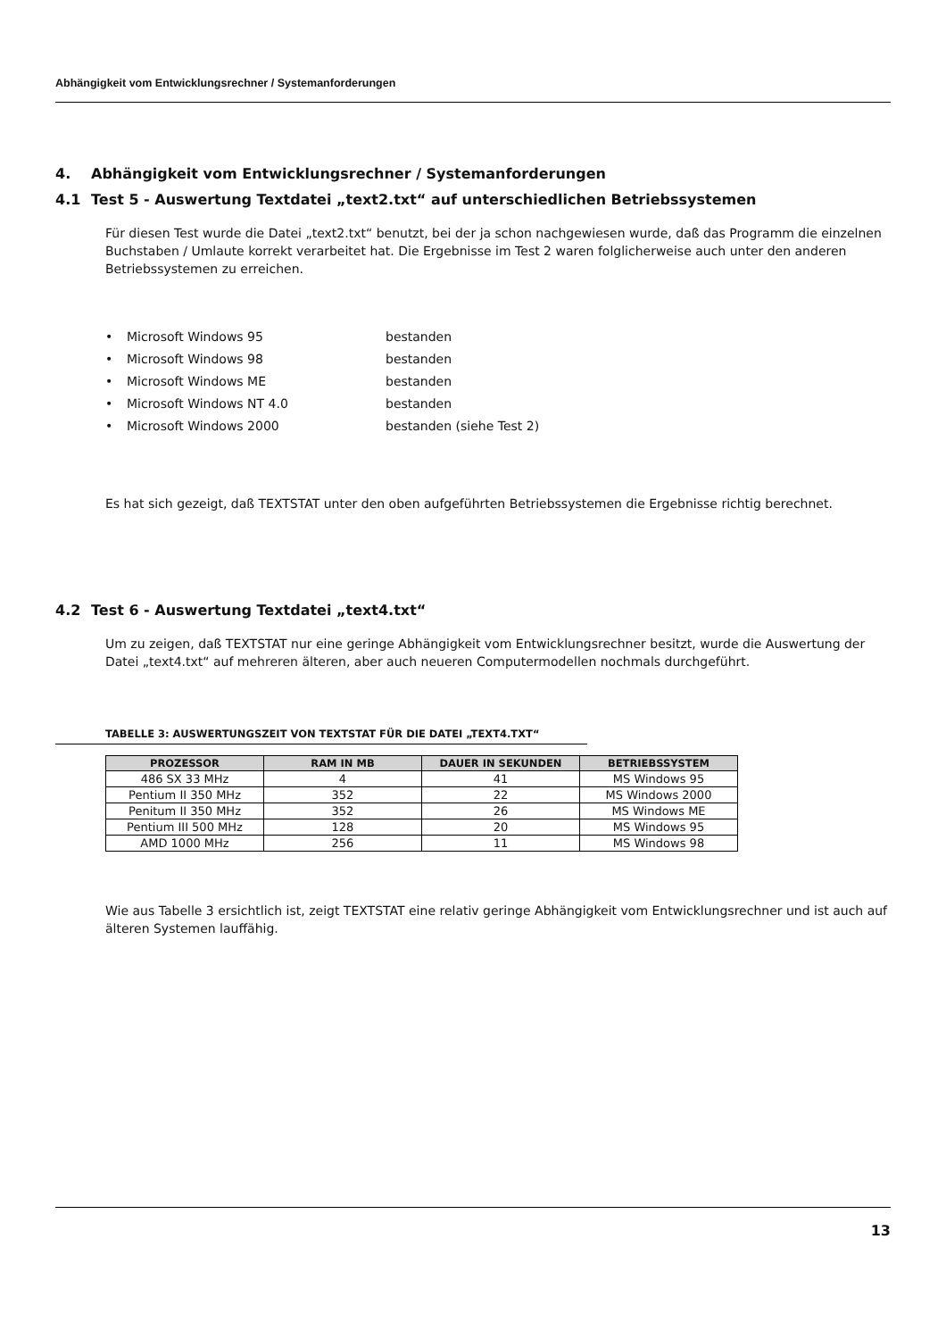Abhängigkeit vom Entwicklungsrechner / Systemanforderungen
4. Abhängigkeit vom Entwicklungsrechner / Systemanforderungen
4.1 Test 5 - Auswertung Textdatei „text2.txt“ auf unterschiedlichen Betriebssystemen
Für diesen Test wurde die Datei „text2.txt“ benutzt, bei der ja schon nachgewiesen wurde, daß das Programm die einzelnen Buchstaben / Umlaute korrekt verarbeitet hat. Die Ergebnisse im Test 2 waren folglicherweise auch unter den anderen Betriebssystemen zu erreichen.
• Microsoft Windows 95 bestanden
• Microsoft Windows 98 bestanden
• Microsoft Windows ME bestanden
• Microsoft Windows NT 4.0 bestanden
• Microsoft Windows 2000 bestanden (siehe Test 2)
Es hat sich gezeigt, daß TEXTSTAT unter den oben aufgeführten Betriebssystemen die Ergebnisse richtig berechnet.
4.2 Test 6 - Auswertung Textdatei „text4.txt“
Um zu zeigen, daß TEXTSTAT nur eine geringe Abhängigkeit vom Entwicklungsrechner besitzt, wurde die Auswertung der Datei „text4.txt“ auf mehreren älteren, aber auch neueren Computermodellen nochmals durchgeführt.
TABELLE 3: AUSWERTUNGSZEIT VON TEXTSTAT FÜR DIE DATEI „TEXT4.TXT“
| PROZESSOR | RAM IN MB | DAUER IN SEKUNDEN | BETRIEBSSYSTEM |
| --- | --- | --- | --- |
| 486 SX 33 MHz | 4 | 41 | MS Windows 95 |
| Pentium II 350 MHz | 352 | 22 | MS Windows 2000 |
| Penitum II 350 MHz | 352 | 26 | MS Windows ME |
| Pentium III 500 MHz | 128 | 20 | MS Windows 95 |
| AMD 1000 MHz | 256 | 11 | MS Windows 98 |
Wie aus Tabelle 3 ersichtlich ist, zeigt TEXTSTAT eine relativ geringe Abhängigkeit vom Entwicklungsrechner und ist auch auf älteren Systemen lauffähig.
13